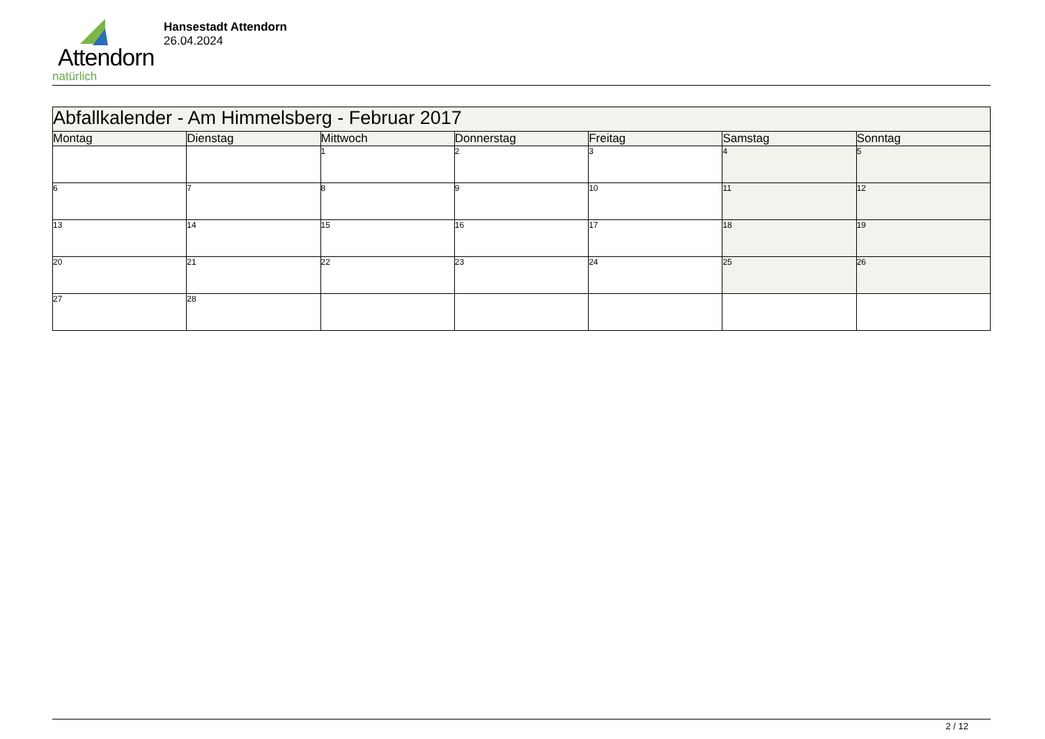Attendorn
natürlich
Hansestadt Attendorn
26.04.2024
| Abfallkalender - Am Himmelsberg - Februar 2017 | | | | | | |
| Montag | Dienstag | Mittwoch | Donnerstag | Freitag | Samstag | Sonntag |
| | | 1 | 2 | 3 | 4 | 5 |
| 6 | 7 | 8 | 9 | 10 | 11 | 12 |
| 13 | 14 | 15 | 16 | 17 | 18 | 19 |
| 20 | 21 | 22 | 23 | 24 | 25 | 26 |
| 27 | 28 | | | | | |
2 / 12